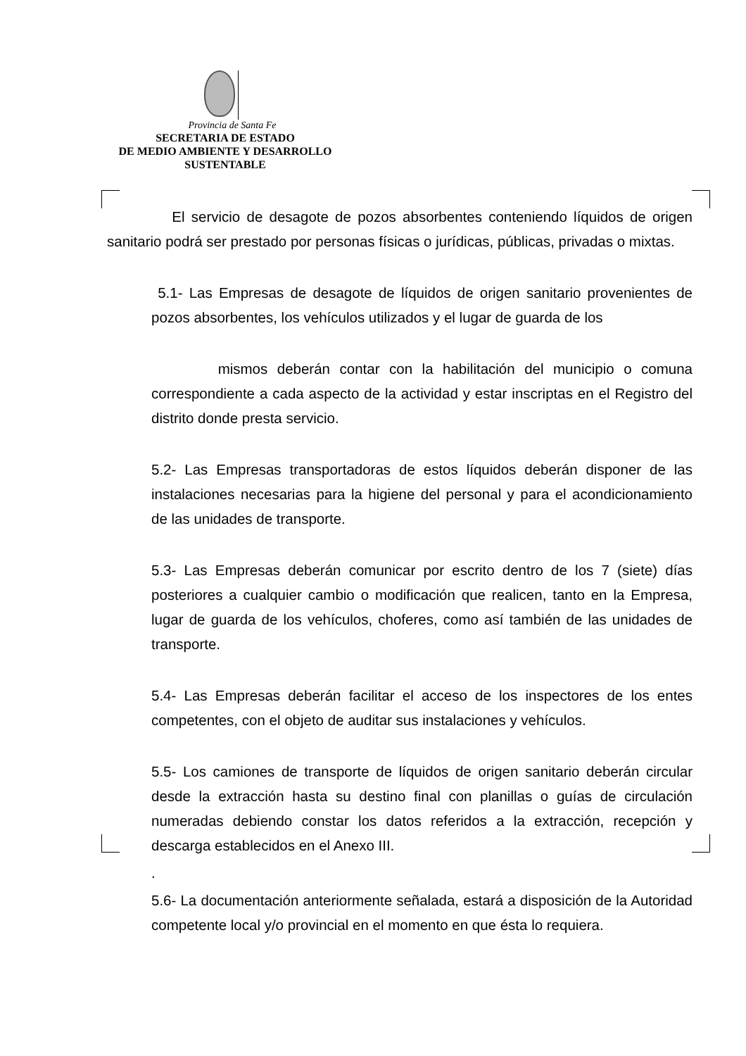Provincia de Santa Fe
SECRETARIA DE ESTADO
DE MEDIO AMBIENTE Y DESARROLLO
SUSTENTABLE
El servicio de desagote de pozos absorbentes conteniendo líquidos de origen sanitario podrá ser prestado por personas físicas o jurídicas, públicas, privadas o mixtas.
5.1- Las Empresas de desagote de líquidos de origen sanitario provenientes de pozos absorbentes, los vehículos utilizados y el lugar de guarda de los
mismos deberán contar con la habilitación del municipio o comuna correspondiente a cada aspecto de la actividad y estar inscriptas en el Registro del distrito donde presta servicio.
5.2- Las Empresas transportadoras de estos líquidos deberán disponer de las instalaciones necesarias para la higiene del personal y para el acondicionamiento de las unidades de transporte.
5.3- Las Empresas deberán comunicar por escrito dentro de los 7 (siete) días posteriores a cualquier cambio o modificación que realicen, tanto en la Empresa, lugar de guarda de los vehículos, choferes, como así también de las unidades de transporte.
5.4- Las Empresas deberán facilitar el acceso de los inspectores de los entes competentes, con el objeto de auditar sus instalaciones y vehículos.
5.5- Los camiones de transporte de líquidos de origen sanitario deberán circular desde la extracción hasta su destino final con planillas o guías de circulación numeradas debiendo constar los datos referidos a la extracción, recepción y descarga establecidos en el Anexo III.
.
5.6- La documentación anteriormente señalada, estará a disposición de la Autoridad competente local y/o provincial en el momento en que ésta lo requiera.